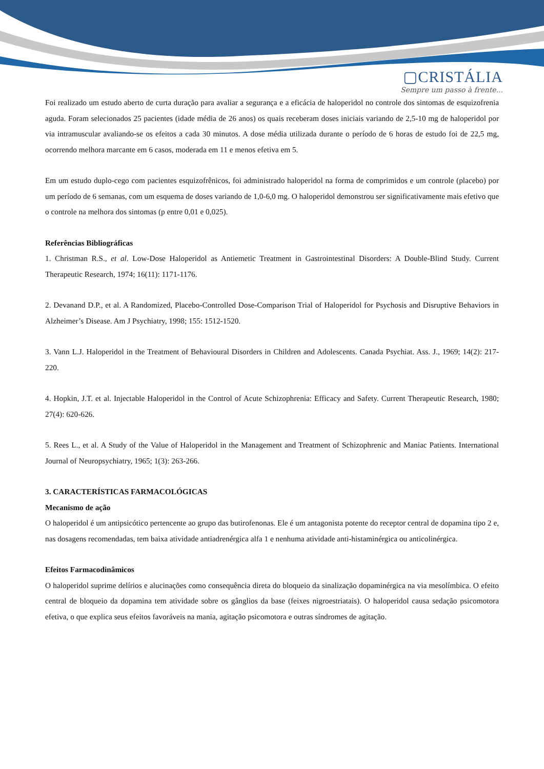▢CRISTÁLIA
Sempre um passo à frente...
Foi realizado um estudo aberto de curta duração para avaliar a segurança e a eficácia de haloperidol no controle dos sintomas de esquizofrenia aguda. Foram selecionados 25 pacientes (idade média de 26 anos) os quais receberam doses iniciais variando de 2,5-10 mg de haloperidol por via intramuscular avaliando-se os efeitos a cada 30 minutos. A dose média utilizada durante o período de 6 horas de estudo foi de 22,5 mg, ocorrendo melhora marcante em 6 casos, moderada em 11 e menos efetiva em 5.
Em um estudo duplo-cego com pacientes esquizofrênicos, foi administrado haloperidol na forma de comprimidos e um controle (placebo) por um período de 6 semanas, com um esquema de doses variando de 1,0-6,0 mg. O haloperidol demonstrou ser significativamente mais efetivo que o controle na melhora dos sintomas (p entre 0,01 e 0,025).
Referências Bibliográficas
1. Christman R.S., et al. Low-Dose Haloperidol as Antiemetic Treatment in Gastrointestinal Disorders: A Double-Blind Study. Current Therapeutic Research, 1974; 16(11): 1171-1176.
2. Devanand D.P., et al. A Randomized, Placebo-Controlled Dose-Comparison Trial of Haloperidol for Psychosis and Disruptive Behaviors in Alzheimer’s Disease. Am J Psychiatry, 1998; 155: 1512-1520.
3. Vann L.J. Haloperidol in the Treatment of Behavioural Disorders in Children and Adolescents. Canada Psychiat. Ass. J., 1969; 14(2): 217-220.
4. Hopkin, J.T. et al. Injectable Haloperidol in the Control of Acute Schizophrenia: Efficacy and Safety. Current Therapeutic Research, 1980; 27(4): 620-626.
5. Rees L., et al. A Study of the Value of Haloperidol in the Management and Treatment of Schizophrenic and Maniac Patients. International Journal of Neuropsychiatry, 1965; 1(3): 263-266.
3. CARACTERÍSTICAS FARMACOLÓGICAS
Mecanismo de ação
O haloperidol é um antipsicótico pertencente ao grupo das butirofenonas. Ele é um antagonista potente do receptor central de dopamina tipo 2 e, nas dosagens recomendadas, tem baixa atividade antiadrenérgica alfa 1 e nenhuma atividade anti-histaminérgica ou anticolinérgica.
Efeitos Farmacodinâmicos
O haloperidol suprime delírios e alucinações como consequência direta do bloqueio da sinalização dopaminérgica na via mesolímbica. O efeito central de bloqueio da dopamina tem atividade sobre os gânglios da base (feixes nigroestriatais). O haloperidol causa sedação psicomotora efetiva, o que explica seus efeitos favoráveis na mania, agitação psicomotora e outras síndromes de agitação.